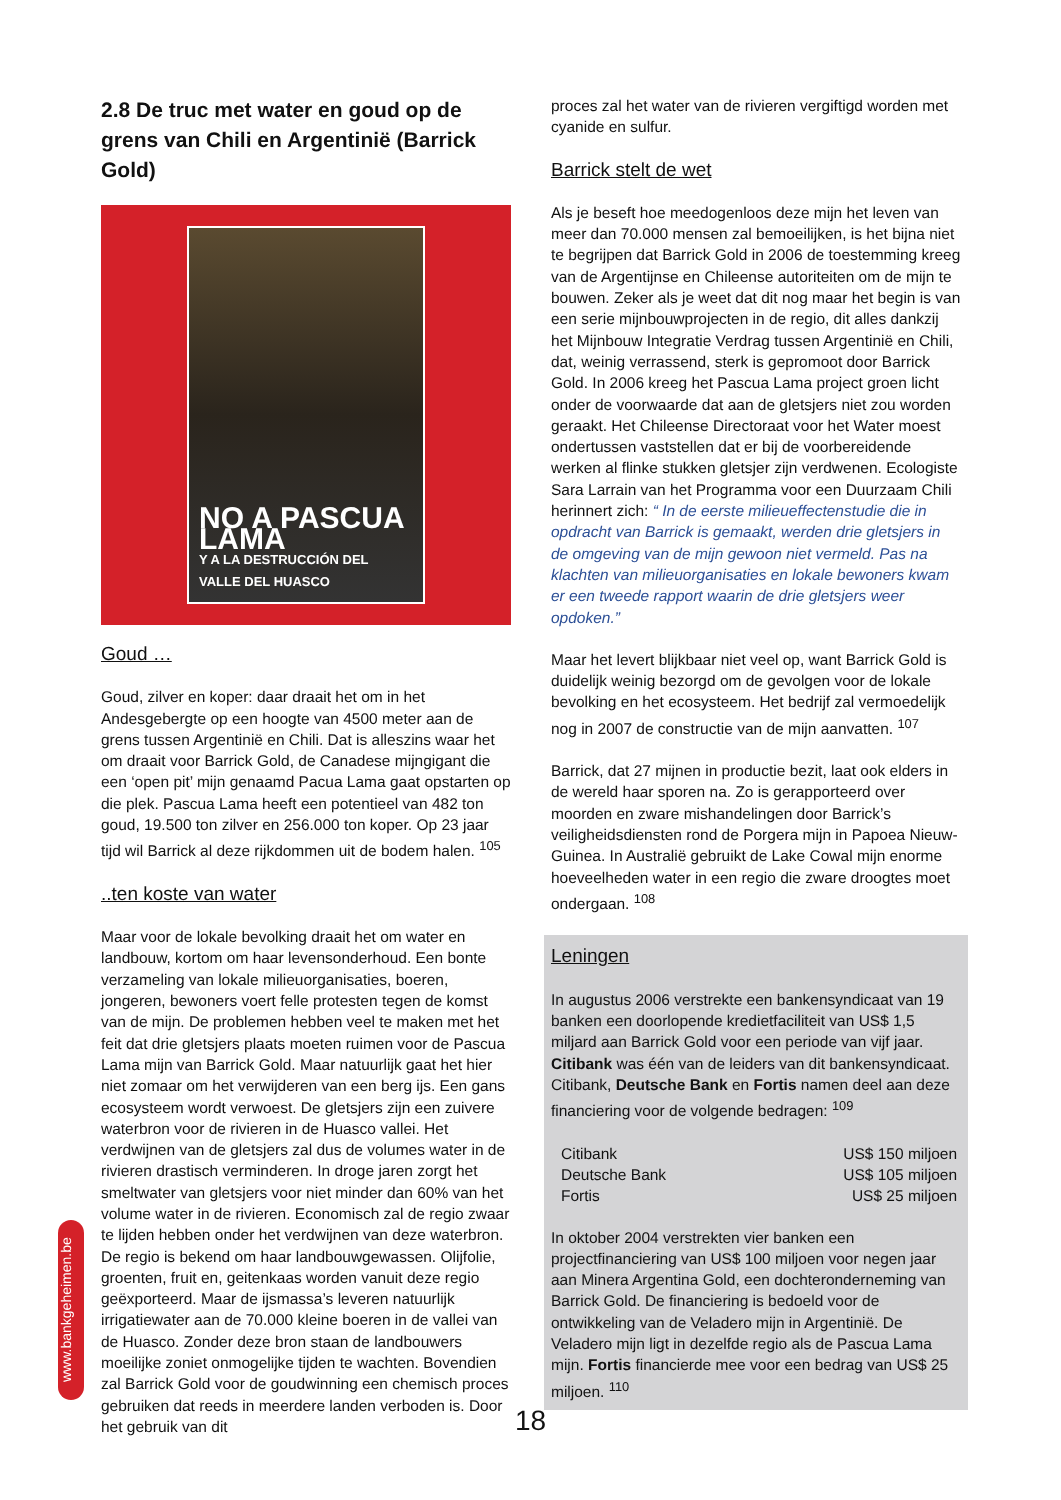2.8 De truc met water en goud op de grens van Chili en Argentinië (Barrick Gold)
NO A PASCUA LAMA
Y A LA DESTRUCCIÓN DEL VALLE DEL HUASCO
Goud …
Goud, zilver en koper: daar draait het om in het Andesgebergte op een hoogte van 4500 meter aan de grens tussen Argentinië en Chili. Dat is alleszins waar het om draait voor Barrick Gold, de Canadese mijngigant die een ‘open pit’ mijn genaamd Pacua Lama gaat opstarten op die plek. Pascua Lama heeft een potentieel van 482 ton goud, 19.500 ton zilver en 256.000 ton koper. Op 23 jaar tijd wil Barrick al deze rijkdommen uit de bodem halen. <sup>105</sup>
..ten koste van water
Maar voor de lokale bevolking draait het om water en landbouw, kortom om haar levensonderhoud. Een bonte verzameling van lokale milieuorganisaties, boeren, jongeren, bewoners voert felle protesten tegen de komst van de mijn. De problemen hebben veel te maken met het feit dat drie gletsjers plaats moeten ruimen voor de Pascua Lama mijn van Barrick Gold. Maar natuurlijk gaat het hier niet zomaar om het verwijderen van een berg ijs. Een gans ecosysteem wordt verwoest. De gletsjers zijn een zuivere waterbron voor de rivieren in de Huasco vallei. Het verdwijnen van de gletsjers zal dus de volumes water in de rivieren drastisch verminderen. In droge jaren zorgt het smeltwater van gletsjers voor niet minder dan 60% van het volume water in de rivieren. Economisch zal de regio zwaar te lijden hebben onder het verdwijnen van deze waterbron. De regio is bekend om haar landbouwgewassen. Olijfolie, groenten, fruit en, geitenkaas worden vanuit deze regio geëxporteerd. Maar de ijsmassa’s leveren natuurlijk irrigatiewater aan de 70.000 kleine boeren in de vallei van de Huasco. Zonder deze bron staan de landbouwers moeilijke zoniet onmogelijke tijden te wachten. Bovendien zal Barrick Gold voor de goudwinning een chemisch proces gebruiken dat reeds in meerdere landen verboden is. Door het gebruik van dit
proces zal het water van de rivieren vergiftigd worden met cyanide en sulfur.
Barrick stelt de wet
Als je beseft hoe meedogenloos deze mijn het leven van meer dan 70.000 mensen zal bemoeilijken, is het bijna niet te begrijpen dat Barrick Gold in 2006 de toestemming kreeg van de Argentijnse en Chileense autoriteiten om de mijn te bouwen. Zeker als je weet dat dit nog maar het begin is van een serie mijnbouwprojecten in de regio, dit alles dankzij het Mijnbouw Integratie Verdrag tussen Argentinië en Chili, dat, weinig verrassend, sterk is gepromoot door Barrick Gold. In 2006 kreeg het Pascua Lama project groen licht onder de voorwaarde dat aan de gletsjers niet zou worden geraakt. Het Chileense Directoraat voor het Water moest ondertussen vaststellen dat er bij de voorbereidende werken al flinke stukken gletsjer zijn verdwenen. Ecologiste Sara Larrain van het Programma voor een Duurzaam Chili herinnert zich: “ In de eerste milieueffectenstudie die in opdracht van Barrick is gemaakt, werden drie gletsjers in de omgeving van de mijn gewoon niet vermeld. Pas na klachten van milieuorganisaties en lokale bewoners kwam er een tweede rapport waarin de drie gletsjers weer opdoken.”
Maar het levert blijkbaar niet veel op, want Barrick Gold is duidelijk weinig bezorgd om de gevolgen voor de lokale bevolking en het ecosysteem. Het bedrijf zal vermoedelijk nog in 2007 de constructie van de mijn aanvatten. <sup>107</sup>
Barrick, dat 27 mijnen in productie bezit, laat ook elders in de wereld haar sporen na. Zo is gerapporteerd over moorden en zware mishandelingen door Barrick’s veiligheidsdiensten rond de Porgera mijn in Papoea Nieuw-Guinea. In Australië gebruikt de Lake Cowal mijn enorme hoeveelheden water in een regio die zware droogtes moet ondergaan. <sup>108</sup>
Leningen
In augustus 2006 verstrekte een bankensyndicaat van 19 banken een doorlopende kredietfaciliteit van US$ 1,5 miljard aan Barrick Gold voor een periode van vijf jaar. Citibank was één van de leiders van dit bankensyndicaat. Citibank, Deutsche Bank en Fortis namen deel aan deze financiering voor de volgende bedragen: <sup>109</sup>
| Citibank | US$ 150 miljoen |
| Deutsche Bank | US$ 105 miljoen |
| Fortis | US$ 25 miljoen |
In oktober 2004 verstrekten vier banken een projectfinanciering van US$ 100 miljoen voor negen jaar aan Minera Argentina Gold, een dochteronderneming van Barrick Gold. De financiering is bedoeld voor de ontwikkeling van de Veladero mijn in Argentinië. De Veladero mijn ligt in dezelfde regio als de Pascua Lama mijn. Fortis financierde mee voor een bedrag van US$ 25 miljoen. <sup>110</sup>
www.bankgeheimen.be
18